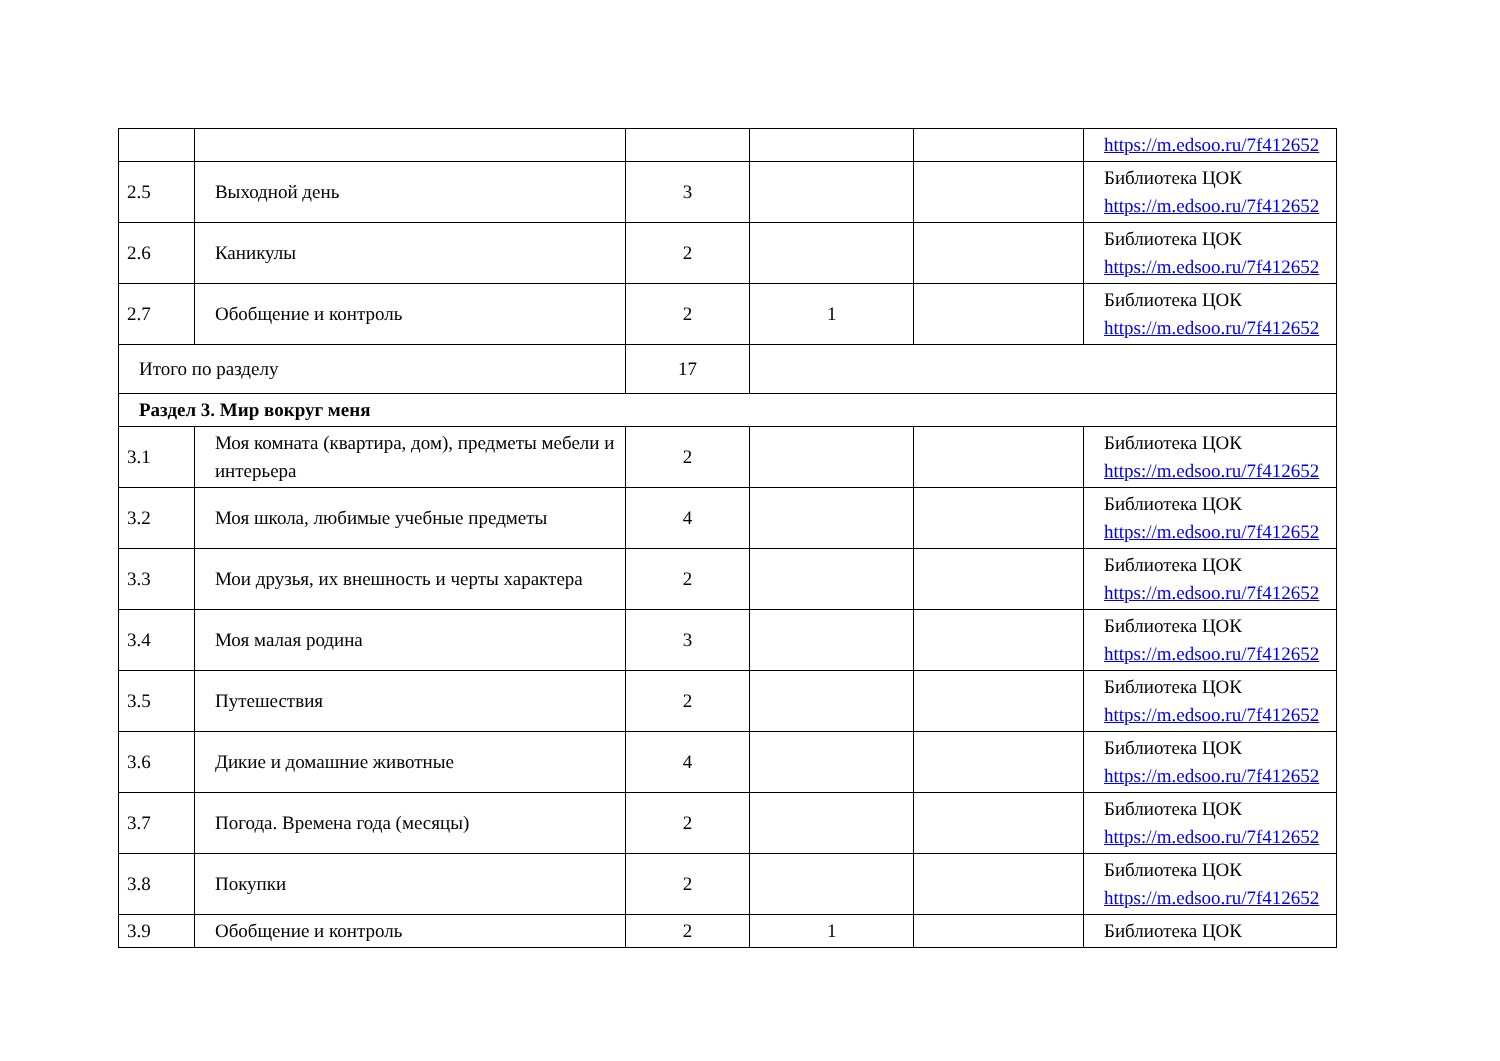| | | | | | https://m.edsoo.ru/7f412652 |
| 2.5 | Выходной день | 3 | | | Библиотека ЦОК https://m.edsoo.ru/7f412652 |
| 2.6 | Каникулы | 2 | | | Библиотека ЦОК https://m.edsoo.ru/7f412652 |
| 2.7 | Обобщение и контроль | 2 | 1 | | Библиотека ЦОК https://m.edsoo.ru/7f412652 |
| Итого по разделу | | 17 | | | |
| Раздел 3. Мир вокруг меня | | | | | |
| 3.1 | Моя комната (квартира, дом), предметы мебели и интерьера | 2 | | | Библиотека ЦОК https://m.edsoo.ru/7f412652 |
| 3.2 | Моя школа, любимые учебные предметы | 4 | | | Библиотека ЦОК https://m.edsoo.ru/7f412652 |
| 3.3 | Мои друзья, их внешность и черты характера | 2 | | | Библиотека ЦОК https://m.edsoo.ru/7f412652 |
| 3.4 | Моя малая родина | 3 | | | Библиотека ЦОК https://m.edsoo.ru/7f412652 |
| 3.5 | Путешествия | 2 | | | Библиотека ЦОК https://m.edsoo.ru/7f412652 |
| 3.6 | Дикие и домашние животные | 4 | | | Библиотека ЦОК https://m.edsoo.ru/7f412652 |
| 3.7 | Погода. Времена года (месяцы) | 2 | | | Библиотека ЦОК https://m.edsoo.ru/7f412652 |
| 3.8 | Покупки | 2 | | | Библиотека ЦОК https://m.edsoo.ru/7f412652 |
| 3.9 | Обобщение и контроль | 2 | 1 | | Библиотека ЦОК |